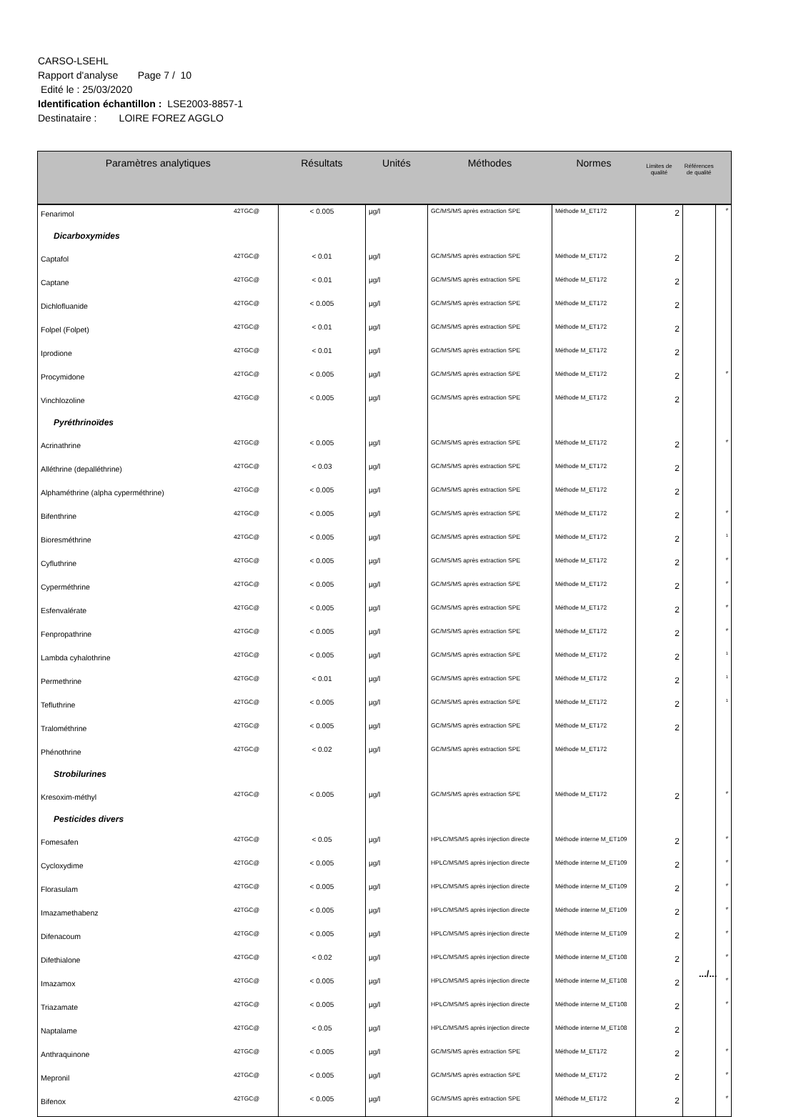CARSO-LSEHL
Rapport d'analyse Page 7 / 10
Edité le : 25/03/2020
Identification échantillon : LSE2003-8857-1
Destinataire : LOIRE FOREZ AGGLO
| Paramètres analytiques | | Résultats | Unités | Méthodes | Normes | Limites de qualité | Références de qualité | |
| --- | --- | --- | --- | --- | --- | --- | --- | --- |
| Fenarimol | 42TGC@ | < 0.005 | µg/l | GC/MS/MS après extraction SPE | Méthode M_ET172 | 2 | | # |
| Dicarboxymides | | | | | | | | |
| Captafol | 42TGC@ | < 0.01 | µg/l | GC/MS/MS après extraction SPE | Méthode M_ET172 | 2 | | |
| Captane | 42TGC@ | < 0.01 | µg/l | GC/MS/MS après extraction SPE | Méthode M_ET172 | 2 | | |
| Dichlofluanide | 42TGC@ | < 0.005 | µg/l | GC/MS/MS après extraction SPE | Méthode M_ET172 | 2 | | |
| Folpel (Folpet) | 42TGC@ | < 0.01 | µg/l | GC/MS/MS après extraction SPE | Méthode M_ET172 | 2 | | |
| Iprodione | 42TGC@ | < 0.01 | µg/l | GC/MS/MS après extraction SPE | Méthode M_ET172 | 2 | | |
| Procymidone | 42TGC@ | < 0.005 | µg/l | GC/MS/MS après extraction SPE | Méthode M_ET172 | 2 | | # |
| Vinchlozoline | 42TGC@ | < 0.005 | µg/l | GC/MS/MS après extraction SPE | Méthode M_ET172 | 2 | | |
| Pyréthrinoïdes | | | | | | | | |
| Acrinathrine | 42TGC@ | < 0.005 | µg/l | GC/MS/MS après extraction SPE | Méthode M_ET172 | 2 | | # |
| Alléthrine (depalléthrine) | 42TGC@ | < 0.03 | µg/l | GC/MS/MS après extraction SPE | Méthode M_ET172 | 2 | | |
| Alphaméthrine (alpha cyperméthrine) | 42TGC@ | < 0.005 | µg/l | GC/MS/MS après extraction SPE | Méthode M_ET172 | 2 | | |
| Bifenthrine | 42TGC@ | < 0.005 | µg/l | GC/MS/MS après extraction SPE | Méthode M_ET172 | 2 | | # |
| Bioresméthrine | 42TGC@ | < 0.005 | µg/l | GC/MS/MS après extraction SPE | Méthode M_ET172 | 2 | | 1 |
| Cyfluthrine | 42TGC@ | < 0.005 | µg/l | GC/MS/MS après extraction SPE | Méthode M_ET172 | 2 | | # |
| Cyperméthrine | 42TGC@ | < 0.005 | µg/l | GC/MS/MS après extraction SPE | Méthode M_ET172 | 2 | | # |
| Esfenvalérate | 42TGC@ | < 0.005 | µg/l | GC/MS/MS après extraction SPE | Méthode M_ET172 | 2 | | # |
| Fenpropathrine | 42TGC@ | < 0.005 | µg/l | GC/MS/MS après extraction SPE | Méthode M_ET172 | 2 | | # |
| Lambda cyhalothrine | 42TGC@ | < 0.005 | µg/l | GC/MS/MS après extraction SPE | Méthode M_ET172 | 2 | | 1 |
| Permethrine | 42TGC@ | < 0.01 | µg/l | GC/MS/MS après extraction SPE | Méthode M_ET172 | 2 | | 1 |
| Tefluthrine | 42TGC@ | < 0.005 | µg/l | GC/MS/MS après extraction SPE | Méthode M_ET172 | 2 | | 1 |
| Tralométhrine | 42TGC@ | < 0.005 | µg/l | GC/MS/MS après extraction SPE | Méthode M_ET172 | 2 | | |
| Phénothrine | 42TGC@ | < 0.02 | µg/l | GC/MS/MS après extraction SPE | Méthode M_ET172 | | | |
| Strobilurines | | | | | | | | |
| Kresoxim-méthyl | 42TGC@ | < 0.005 | µg/l | GC/MS/MS après extraction SPE | Méthode M_ET172 | 2 | | # |
| Pesticides divers | | | | | | | | |
| Fomesafen | 42TGC@ | < 0.05 | µg/l | HPLC/MS/MS après injection directe | Méthode interne M_ET109 | 2 | | # |
| Cycloxydime | 42TGC@ | < 0.005 | µg/l | HPLC/MS/MS après injection directe | Méthode interne M_ET109 | 2 | | # |
| Florasulam | 42TGC@ | < 0.005 | µg/l | HPLC/MS/MS après injection directe | Méthode interne M_ET109 | 2 | | # |
| Imazamethabenz | 42TGC@ | < 0.005 | µg/l | HPLC/MS/MS après injection directe | Méthode interne M_ET109 | 2 | | # |
| Difenacoum | 42TGC@ | < 0.005 | µg/l | HPLC/MS/MS après injection directe | Méthode interne M_ET109 | 2 | | # |
| Difethialone | 42TGC@ | < 0.02 | µg/l | HPLC/MS/MS après injection directe | Méthode interne M_ET108 | 2 | | # |
| Imazamox | 42TGC@ | < 0.005 | µg/l | HPLC/MS/MS après injection directe | Méthode interne M_ET108 | 2 | | # |
| Triazamate | 42TGC@ | < 0.005 | µg/l | HPLC/MS/MS après injection directe | Méthode interne M_ET108 | 2 | | # |
| Naptalame | 42TGC@ | < 0.05 | µg/l | HPLC/MS/MS après injection directe | Méthode interne M_ET108 | 2 | | |
| Anthraquinone | 42TGC@ | < 0.005 | µg/l | GC/MS/MS après extraction SPE | Méthode M_ET172 | 2 | | # |
| Mepronil | 42TGC@ | < 0.005 | µg/l | GC/MS/MS après extraction SPE | Méthode M_ET172 | 2 | | # |
| Bifenox | 42TGC@ | < 0.005 | µg/l | GC/MS/MS après extraction SPE | Méthode M_ET172 | 2 | | # |
.../...